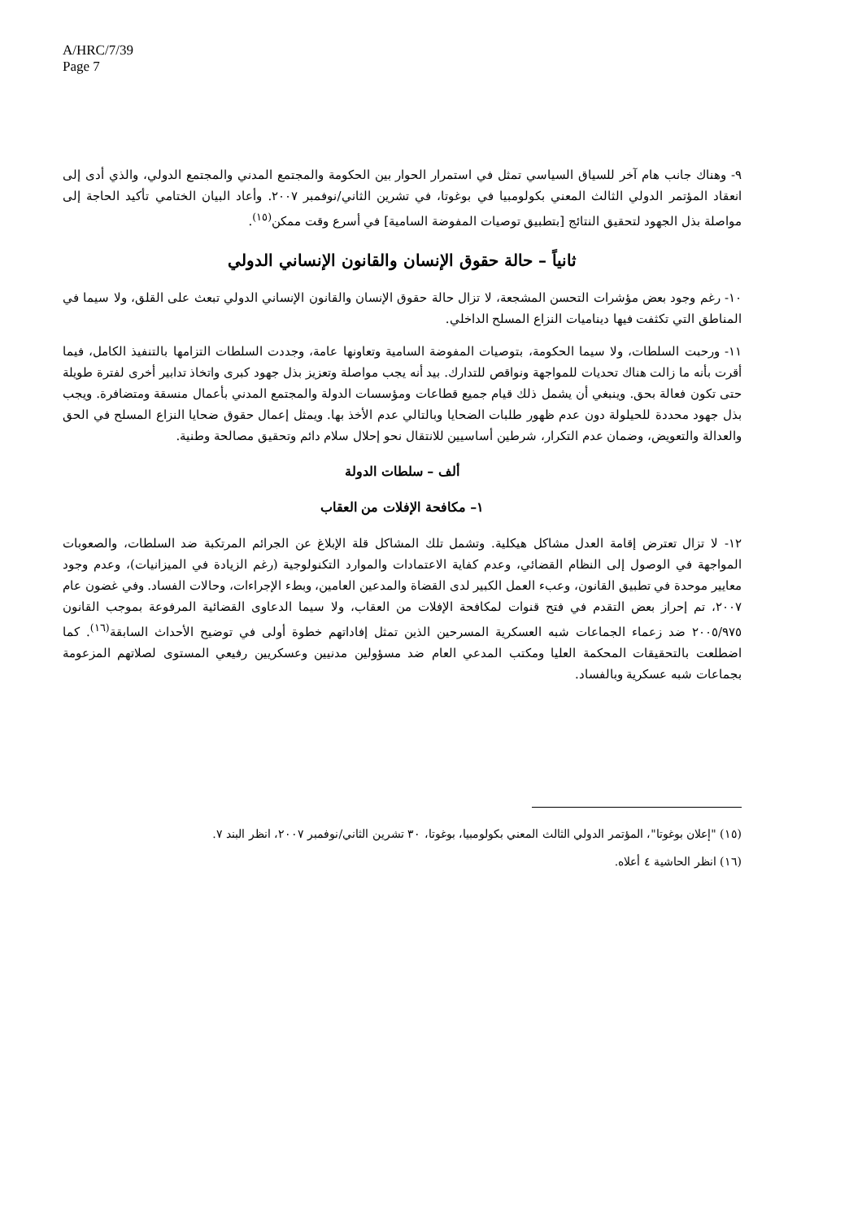A/HRC/7/39
Page 7
٩- وهناك جانب هام آخر للسياق السياسي تمثل في استمرار الحوار بين الحكومة والمجتمع المدني والمجتمع الدولي، والذي أدى إلى انعقاد المؤتمر الدولي الثالث المعني بكولومبيا في بوغوتا، في تشرين الثاني/نوفمبر ٢٠٠٧. وأعاد البيان الختامي تأكيد الحاجة إلى مواصلة بذل الجهود لتحقيق النتائج [بتطبيق توصيات المفوضة السامية] في أسرع وقت ممكن<sup>(١٥)</sup>.
ثانياً – حالة حقوق الإنسان والقانون الإنساني الدولي
١٠- رغم وجود بعض مؤشرات التحسن المشجعة، لا تزال حالة حقوق الإنسان والقانون الإنساني الدولي تبعث على القلق، ولا سيما في المناطق التي تكثفت فيها ديناميات النزاع المسلح الداخلي.
١١- ورحبت السلطات، ولا سيما الحكومة، بتوصيات المفوضة السامية وتعاونها عامة، وجددت السلطات التزامها بالتنفيذ الكامل، فيما أقرت بأنه ما زالت هناك تحديات للمواجهة ونواقص للتدارك. بيد أنه يجب مواصلة وتعزيز بذل جهود كبرى واتخاذ تدابير أخرى لفترة طويلة حتى تكون فعالة بحق. وينبغي أن يشمل ذلك قيام جميع قطاعات ومؤسسات الدولة والمجتمع المدني بأعمال منسقة ومتضافرة. ويجب بذل جهود محددة للحيلولة دون عدم ظهور طلبات الضحايا وبالتالي عدم الأخذ بها. ويمثل إعمال حقوق ضحايا النزاع المسلح في الحق والعدالة والتعويض، وضمان عدم التكرار، شرطين أساسيين للانتقال نحو إحلال سلام دائم وتحقيق مصالحة وطنية.
ألف – سلطات الدولة
١– مكافحة الإفلات من العقاب
١٢- لا تزال تعترض إقامة العدل مشاكل هيكلية. وتشمل تلك المشاكل قلة الإبلاغ عن الجرائم المرتكبة ضد السلطات، والصعوبات المواجهة في الوصول إلى النظام القضائي، وعدم كفاية الاعتمادات والموارد التكنولوجية (رغم الزيادة في الميزانيات)، وعدم وجود معايير موحدة في تطبيق القانون، وعبء العمل الكبير لدى القضاة والمدعين العامين، وبطء الإجراءات، وحالات الفساد. وفي غضون عام ٢٠٠٧، تم إحراز بعض التقدم في فتح قنوات لمكافحة الإفلات من العقاب، ولا سيما الدعاوى القضائية المرفوعة بموجب القانون ٢٠٠٥/٩٧٥ ضد زعماء الجماعات شبه العسكرية المسرحين الذين تمثل إفاداتهم خطوة أولى في توضيح الأحداث السابقة<sup>(١٦)</sup>. كما اضطلعت بالتحقيقات المحكمة العليا ومكتب المدعي العام ضد مسؤولين مدنيين وعسكريين رفيعي المستوى لصلاتهم المزعومة بجماعات شبه عسكرية وبالفساد.
(١٥) "إعلان بوغوتا"، المؤتمر الدولي الثالث المعني بكولومبيا، بوغوتا، ٣٠ تشرين الثاني/نوفمبر ٢٠٠٧، انظر البند ٧.
(١٦) انظر الحاشية ٤ أعلاه.